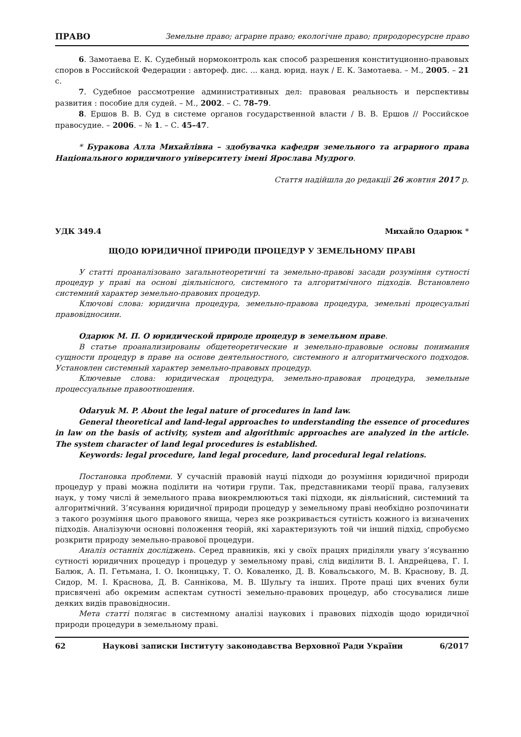ПРАВО Земельне право; аграрне право; екологічне право; природоресурсне право
6. Замотаева Е. К. Судебный нормоконтроль как способ разрешения конституционно-правовых споров в Российской Федерации : автореф. дис. ... канд. юрид. наук / Е. К. Замотаева. – М., 2005. – 21 с.
7. Судебное рассмотрение административных дел: правовая реальность и перспективы развития : пособие для судей. – М., 2002. – С. 78–79.
8. Ершов В. В. Суд в системе органов государственной власти / В. В. Ершов // Российское правосудие. – 2006. – № 1. – С. 45–47.
* Буракова Алла Михайлівна – здобувачка кафедри земельного та аграрного права Національного юридичного університету імені Ярослава Мудрого.
Стаття надійшла до редакції 26 жовтня 2017 р.
УДК 349.4 Михайло Одарюк *
ЩОДО ЮРИДИЧНОЇ ПРИРОДИ ПРОЦЕДУР У ЗЕМЕЛЬНОМУ ПРАВІ
У статті проаналізовано загальнотеоретичні та земельно-правові засади розуміння сутності процедур у праві на основі діяльнісного, системного та алгоритмічного підходів. Встановлено системний характер земельно-правових процедур.
Ключові слова: юридична процедура, земельно-правова процедура, земельні процесуальні правовідносини.
Одарюк М. П. О юридической природе процедур в земельном праве.
В статье проанализированы общетеоретические и земельно-правовые основы понимания сущности процедур в праве на основе деятельностного, системного и алгоритмического подходов. Установлен системный характер земельно-правовых процедур.
Ключевые слова: юридическая процедура, земельно-правовая процедура, земельные процессуальные правоотношения.
Odaryuk M. P. About the legal nature of procedures in land law.
General theoretical and land-legal approaches to understanding the essence of procedures in law on the basis of activity, system and algorithmic approaches are analyzed in the article. The system character of land legal procedures is established.
Keywords: legal procedure, land legal procedure, land procedural legal relations.
Постановка проблеми. У сучасній правовій науці підходи до розуміння юридичної природи процедур у праві можна поділити на чотири групи. Так, представниками теорії права, галузевих наук, у тому числі й земельного права виокремлюються такі підходи, як діяльнісний, системний та алгоритмічний. З’ясування юридичної природи процедур у земельному праві необхідно розпочинати з такого розуміння цього правового явища, через яке розкривається сутність кожного із визначених підходів. Аналізуючи основні положення теорій, які характеризують той чи інший підхід, спробуємо розкрити природу земельно-правової процедури.
Аналіз останніх досліджень. Серед правників, які у своїх працях приділяли увагу з’ясуванню сутності юридичних процедур і процедур у земельному праві, слід виділити В. І. Андрейцева, Г. І. Балюк, А. П. Гетьмана, І. О. Іконицьку, Т. О. Коваленко, Д. В. Ковальського, М. В. Краснову, В. Д. Сидор, М. І. Краснова, Д. В. Саннікова, М. В. Шульгу та інших. Проте праці цих вчених були присвячені або окремим аспектам сутності земельно-правових процедур, або стосувалися лише деяких видів правовідносин.
Мета статті полягає в системному аналізі наукових і правових підходів щодо юридичної природи процедури в земельному праві.
62 Наукові записки Інституту законодавства Верховної Ради України 6/2017